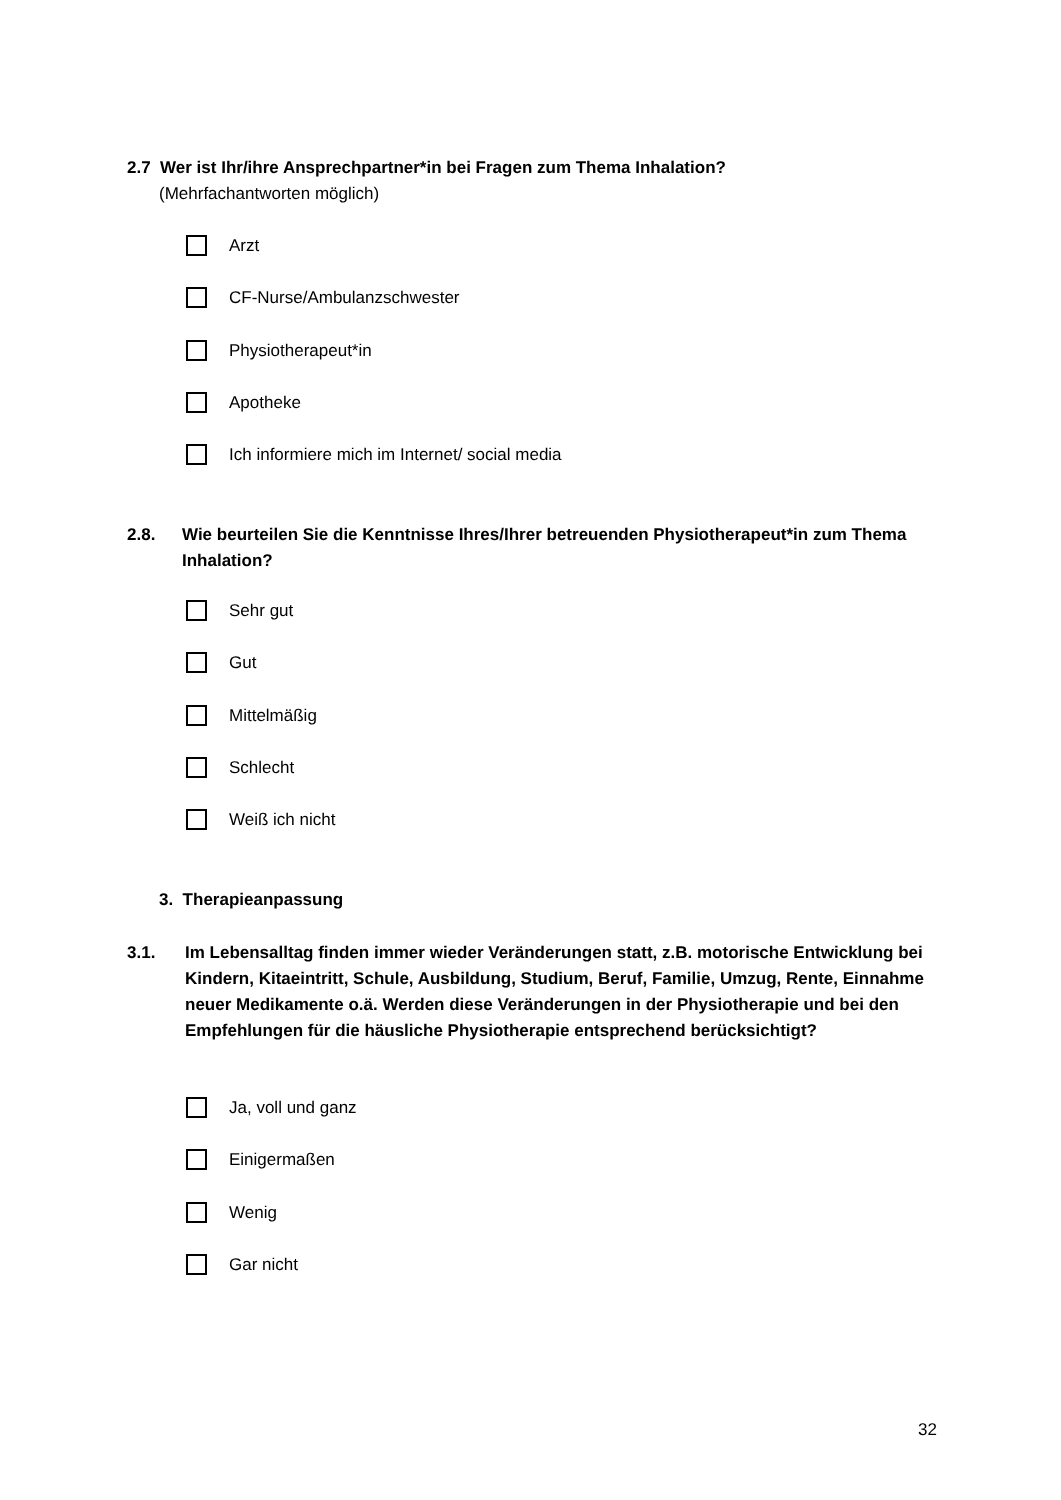2.7 Wer ist Ihr/ihre Ansprechpartner*in bei Fragen zum Thema Inhalation?
(Mehrfachantworten möglich)
Arzt
CF-Nurse/Ambulanzschwester
Physiotherapeut*in
Apotheke
Ich informiere mich im Internet/ social media
2.8. Wie beurteilen Sie die Kenntnisse Ihres/Ihrer betreuenden Physiotherapeut*in zum Thema Inhalation?
Sehr gut
Gut
Mittelmäßig
Schlecht
Weiß ich nicht
3. Therapieanpassung
3.1. Im Lebensalltag finden immer wieder Veränderungen statt, z.B. motorische Entwicklung bei Kindern, Kitaeintritt, Schule, Ausbildung, Studium, Beruf, Familie, Umzug, Rente, Einnahme neuer Medikamente o.ä. Werden diese Veränderungen in der Physiotherapie und bei den Empfehlungen für die häusliche Physiotherapie entsprechend berücksichtigt?
Ja, voll und ganz
Einigermaßen
Wenig
Gar nicht
32